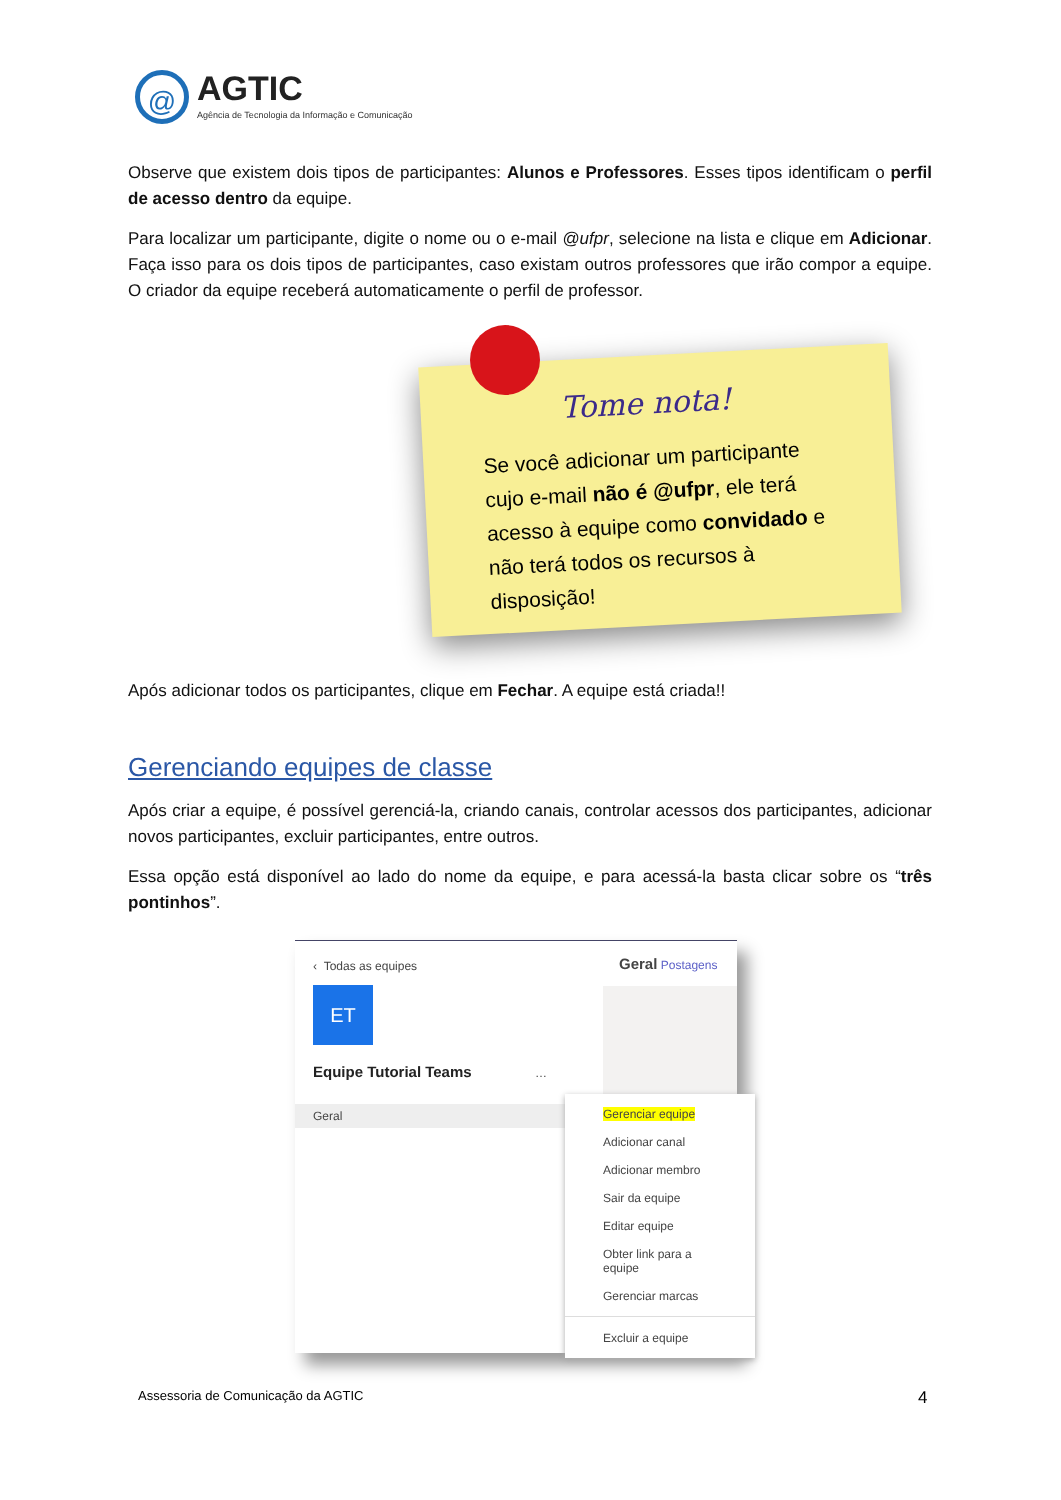@
AGTIC
Agência de Tecnologia da Informação e Comunicação
Observe que existem dois tipos de participantes: Alunos e Professores. Esses tipos identificam o perfil de acesso dentro da equipe.
Para localizar um participante, digite o nome ou o e-mail @ufpr, selecione na lista e clique em Adicionar. Faça isso para os dois tipos de participantes, caso existam outros professores que irão compor a equipe. O criador da equipe receberá automaticamente o perfil de professor.
Tome nota!
Se você adicionar um participante cujo e-mail não é @ufpr, ele terá acesso à equipe como convidado e não terá todos os recursos à disposição!
Após adicionar todos os participantes, clique em Fechar. A equipe está criada!!
Gerenciando equipes de classe
Após criar a equipe, é possível gerenciá-la, criando canais, controlar acessos dos participantes, adicionar novos participantes, excluir participantes, entre outros.
Essa opção está disponível ao lado do nome da equipe, e para acessá-la basta clicar sobre os “três pontinhos”.
‹ Todas as equipes
ET
Equipe Tutorial Teams …
Geral
Geral Postagens
Gerenciar equipe
Adicionar canal
Adicionar membro
Sair da equipe
Editar equipe
Obter link para a equipe
Gerenciar marcas
Excluir a equipe
Assessoria de Comunicação da AGTIC
4